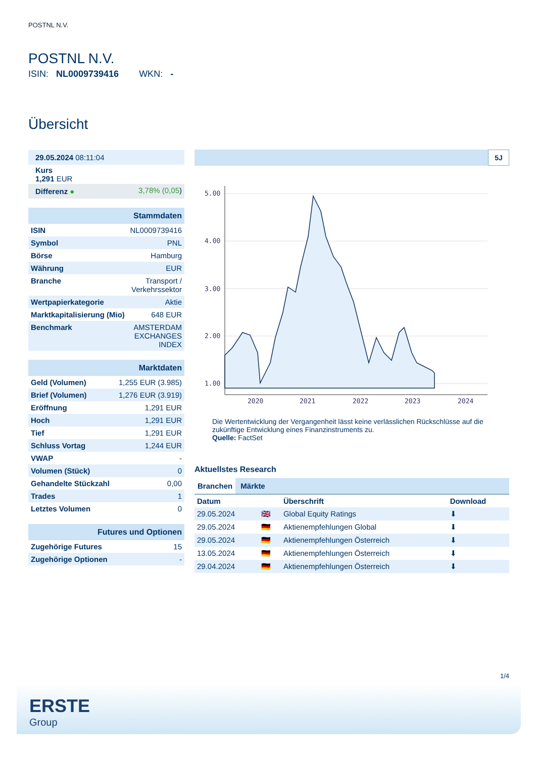POSTNL N.V.
POSTNL N.V.
ISIN: NL0009739416 WKN: -
Übersicht
| 29.05.2024 08:11:04 |
| Kurs 1,291 EUR |
| Differenz ● | 3,78% (0,05 ) |
| Stammdaten | |
| ISIN | NL0009739416 |
| Symbol | PNL |
| Börse | Hamburg |
| Währung | EUR |
| Branche | Transport / Verkehrssektor |
| Wertpapierkategorie | Aktie |
| Marktkapitalisierung (Mio) | 648 EUR |
| Benchmark | AMSTERDAM EXCHANGES INDEX |
| Marktdaten | |
| Geld (Volumen) | 1,255 EUR (3.985) |
| Brief (Volumen) | 1,276 EUR (3.919) |
| Eröffnung | 1,291 EUR |
| Hoch | 1,291 EUR |
| Tief | 1,291 EUR |
| Schluss Vortag | 1,244 EUR |
| VWAP | - |
| Volumen (Stück) | 0 |
| Gehandelte Stückzahl | 0,00 |
| Trades | 1 |
| Letztes Volumen | 0 |
| Futures und Optionen | |
| Zugehörige Futures | 15 |
| Zugehörige Optionen | - |
5J
5.00
4.00
3.00
2.00
1.00
2020
2021
2022
2023
2024
Die Wertentwicklung der Vergangenheit lässt keine verlässlichen Rückschlüsse auf die zukünftige Entwicklung eines Finanzinstruments zu.
Quelle: FactSet
Aktuellstes Research
Branchen Märkte
| Datum | | Überschrift | Download |
| --- | --- | --- | --- |
| 29.05.2024 | 🇬🇧 | Global Equity Ratings | ⬇ |
| 29.05.2024 | 🇩🇪 | Aktienempfehlungen Global | ⬇ |
| 29.05.2024 | 🇩🇪 | Aktienempfehlungen Österreich | ⬇ |
| 13.05.2024 | 🇩🇪 | Aktienempfehlungen Österreich | ⬇ |
| 29.04.2024 | 🇩🇪 | Aktienempfehlungen Österreich | ⬇ |
1/4
ERSTE
Group